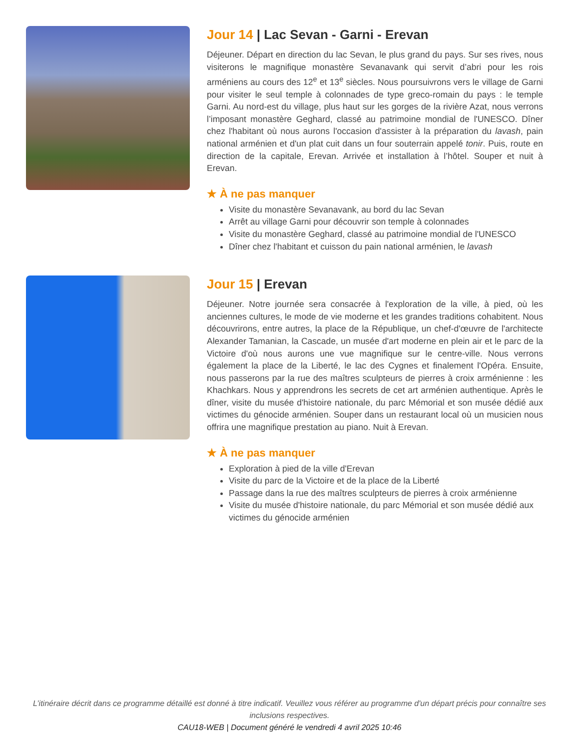Jour 14 | Lac Sevan - Garni - Erevan
Déjeuner. Départ en direction du lac Sevan, le plus grand du pays. Sur ses rives, nous visiterons le magnifique monastère Sevanavank qui servit d’abri pour les rois arméniens au cours des 12<sup>e</sup> et 13<sup>e</sup> siècles. Nous poursuivrons vers le village de Garni pour visiter le seul temple à colonnades de type greco-romain du pays : le temple Garni. Au nord-est du village, plus haut sur les gorges de la rivière Azat, nous verrons l’imposant monastère Geghard, classé au patrimoine mondial de l'UNESCO. Dîner chez l'habitant où nous aurons l'occasion d'assister à la préparation du lavash, pain national arménien et d'un plat cuit dans un four souterrain appelé tonir. Puis, route en direction de la capitale, Erevan. Arrivée et installation à l’hôtel. Souper et nuit à Erevan.
★ À ne pas manquer
Visite du monastère Sevanavank, au bord du lac Sevan
Arrêt au village Garni pour découvrir son temple à colonnades
Visite du monastère Geghard, classé au patrimoine mondial de l'UNESCO
Dîner chez l'habitant et cuisson du pain national arménien, le lavash
Jour 15 | Erevan
Déjeuner. Notre journée sera consacrée à l'exploration de la ville, à pied, où les anciennes cultures, le mode de vie moderne et les grandes traditions cohabitent. Nous découvrirons, entre autres, la place de la République, un chef-d'œuvre de l'architecte Alexander Tamanian, la Cascade, un musée d'art moderne en plein air et le parc de la Victoire d'où nous aurons une vue magnifique sur le centre-ville. Nous verrons également la place de la Liberté, le lac des Cygnes et finalement l'Opéra. Ensuite, nous passerons par la rue des maîtres sculpteurs de pierres à croix arménienne : les Khachkars. Nous y apprendrons les secrets de cet art arménien authentique. Après le dîner, visite du musée d'histoire nationale, du parc Mémorial et son musée dédié aux victimes du génocide arménien. Souper dans un restaurant local où un musicien nous offrira une magnifique prestation au piano. Nuit à Erevan.
★ À ne pas manquer
Exploration à pied de la ville d'Erevan
Visite du parc de la Victoire et de la place de la Liberté
Passage dans la rue des maîtres sculpteurs de pierres à croix arménienne
Visite du musée d'histoire nationale, du parc Mémorial et son musée dédié aux victimes du génocide arménien
L’itinéraire décrit dans ce programme détaillé est donné à titre indicatif. Veuillez vous référer au programme d'un départ précis pour connaître ses inclusions respectives.
CAU18-WEB | Document généré le vendredi 4 avril 2025 10:46